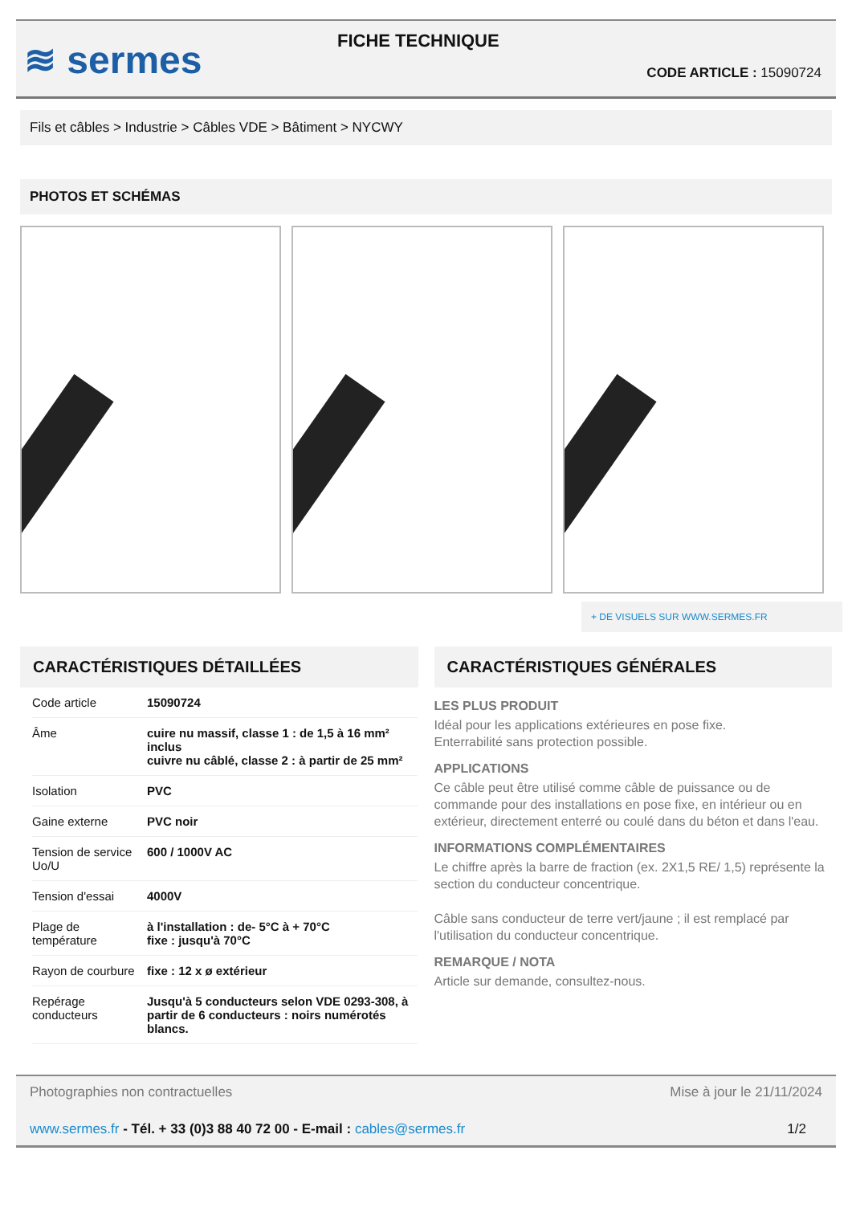≋ sermes
FICHE TECHNIQUE
CODE ARTICLE : 15090724
Fils et câbles > Industrie > Câbles VDE > Bâtiment > NYCWY
PHOTOS ET SCHÉMAS
+ DE VISUELS SUR WWW.SERMES.FR
CARACTÉRISTIQUES DÉTAILLÉES
| Code article | 15090724 |
| Âme | cuire nu massif, classe 1 : de 1,5 à 16 mm² inclus cuivre nu câblé, classe 2 : à partir de 25 mm² |
| Isolation | PVC |
| Gaine externe | PVC noir |
| Tension de service Uo/U | 600 / 1000V AC |
| Tension d'essai | 4000V |
| Plage de température | à l'installation : de- 5°C à + 70°C fixe : jusqu'à 70°C |
| Rayon de courbure | fixe : 12 x ø extérieur |
| Repérage conducteurs | Jusqu'à 5 conducteurs selon VDE 0293-308, à partir de 6 conducteurs : noirs numérotés blancs. |
CARACTÉRISTIQUES GÉNÉRALES
LES PLUS PRODUIT
Idéal pour les applications extérieures en pose fixe.
Enterrabilité sans protection possible.
APPLICATIONS
Ce câble peut être utilisé comme câble de puissance ou de commande pour des installations en pose fixe, en intérieur ou en extérieur, directement enterré ou coulé dans du béton et dans l'eau.
INFORMATIONS COMPLÉMENTAIRES
Le chiffre après la barre de fraction (ex. 2X1,5 RE/ 1,5) représente la section du conducteur concentrique.
Câble sans conducteur de terre vert/jaune ; il est remplacé par l'utilisation du conducteur concentrique.
REMARQUE / NOTA
Article sur demande, consultez-nous.
Photographies non contractuelles Mise à jour le 21/11/2024
www.sermes.fr - Tél. + 33 (0)3 88 40 72 00 - E-mail : cables@sermes.fr 1/2